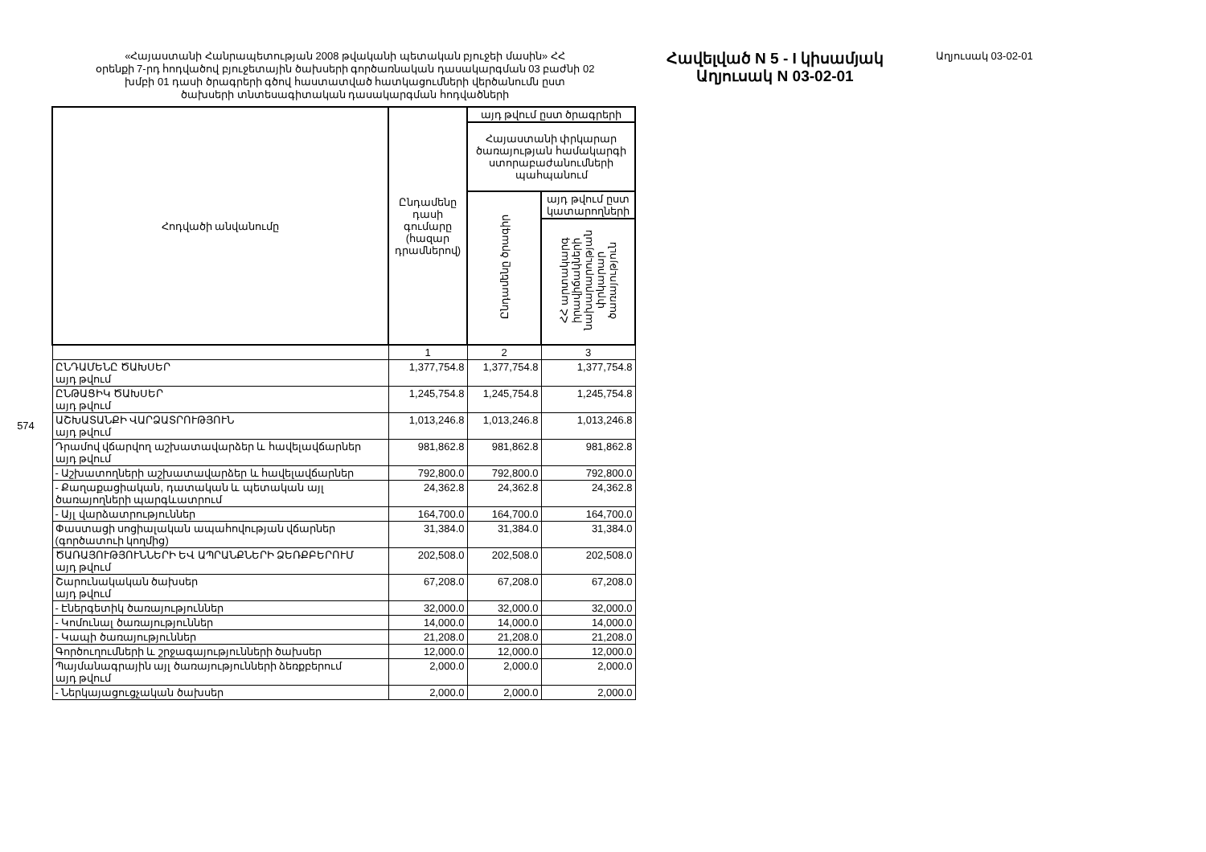574
«Հայաստանի Հանրապետության 2008 թվականի պետական բյուջեի մասին» ՀՀ
օրենքի 7-րդ հոդվածով բյուջետային ծախսերի գործառնական դասակարգման 03 բաժնի 02
խմբի 01 դասի ծրագրերի գծով հաստատված հատկացումների վերծանումն ըստ
ծախսերի տնտեսագիտական դասակարգման հոդվածների
| Հոդվածի անվանումը | Ընդամենը դասի գումարը (հազար դրամներով) | այդ թվում ըստ ծրագրերի | |
| --- | --- | --- | --- |
| | | Հայաստանի փրկարար ծառայության համակարգի ստորաբաժանումների պահպանում | |
| | | Ընդամենը ծրագիր | այդ թվում ըստ կատարողների |
| | | | ՀՀ արտակարգ իրավիճակների նախարարության փրկարար ծառայություն |
| | 1 | 2 | 3 |
| ԸՆԴԱՄԵՆԸ ԾԱԽՍԵՐ այդ թվում | 1,377,754.8 | 1,377,754.8 | 1,377,754.8 |
| ԸՆԹԱՑԻԿ ԾԱԽՍԵՐ այդ թվում | 1,245,754.8 | 1,245,754.8 | 1,245,754.8 |
| ԱՇԽԱՏԱՆՔԻ ՎԱՐՁԱՏՐՈՒԹՅՈՒՆ այդ թվում | 1,013,246.8 | 1,013,246.8 | 1,013,246.8 |
| Դրամով վճարվող աշխատավարձեր և հավելավճարներ այդ թվում | 981,862.8 | 981,862.8 | 981,862.8 |
| - Աշխատողների աշխատավարձեր և հավելավճարներ | 792,800.0 | 792,800.0 | 792,800.0 |
| - Քաղաքացիական, դատական և պետական այլ ծառայողների պարգևատրում | 24,362.8 | 24,362.8 | 24,362.8 |
| - Այլ վարձատրություններ | 164,700.0 | 164,700.0 | 164,700.0 |
| Փաստացի սոցիալական ապահովության վճարներ (գործատուի կողմից) | 31,384.0 | 31,384.0 | 31,384.0 |
| ԾԱՌԱՅՈՒԹՅՈՒՆՆԵՐԻ ԵՎ ԱՊՐԱՆՔՆԵՐԻ ՁԵՌՔԲԵՐՈՒՄ այդ թվում | 202,508.0 | 202,508.0 | 202,508.0 |
| Շարունակական ծախսեր այդ թվում | 67,208.0 | 67,208.0 | 67,208.0 |
| - Էներգետիկ ծառայություններ | 32,000.0 | 32,000.0 | 32,000.0 |
| - Կոմունալ ծառայություններ | 14,000.0 | 14,000.0 | 14,000.0 |
| - Կապի ծառայություններ | 21,208.0 | 21,208.0 | 21,208.0 |
| Գործուղումների և շրջագայությունների ծախսեր | 12,000.0 | 12,000.0 | 12,000.0 |
| Պայմանագրային այլ ծառայությունների ձեռքբերում այդ թվում | 2,000.0 | 2,000.0 | 2,000.0 |
| - Ներկայացուցչական ծախսեր | 2,000.0 | 2,000.0 | 2,000.0 |
Հավելված N 5 - I կիսամյակ
Աղյուսակ N 03-02-01
Աղյուսակ 03-02-01